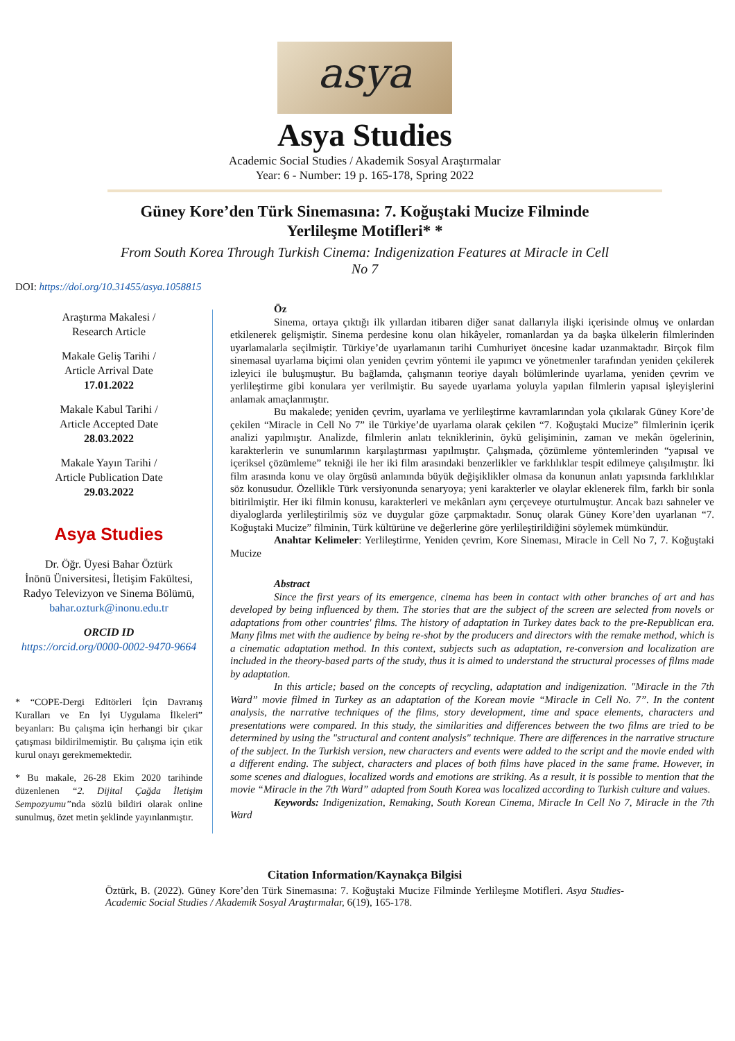asya
Asya Studies
Academic Social Studies / Akademik Sosyal Araştırmalar
Year: 6 - Number: 19 p. 165-178, Spring 2022
Güney Kore’den Türk Sinemasına: 7. Koğuştaki Mucize Filminde Yerlileşme Motifleri* *
From South Korea Through Turkish Cinema: Indigenization Features at Miracle in Cell No 7
DOI: https://doi.org/10.31455/asya.1058815
Araştırma Makalesi /
Research Article
Makale Geliş Tarihi /
Article Arrival Date
17.01.2022
Makale Kabul Tarihi /
Article Accepted Date
28.03.2022
Makale Yayın Tarihi /
Article Publication Date
29.03.2022
Asya Studies
Dr. Öğr. Üyesi Bahar Öztürk
İnönü Üniversitesi, İletişim Fakültesi, Radyo Televizyon ve Sinema Bölümü,
bahar.ozturk@inonu.edu.tr
ORCID ID
https://orcid.org/0000-0002-9470-9664
* “COPE-Dergi Editörleri İçin Davranış Kuralları ve En İyi Uygulama İlkeleri” beyanları: Bu çalışma için herhangi bir çıkar çatışması bildirilmemiştir. Bu çalışma için etik kurul onayı gerekmemektedir.
* Bu makale, 26-28 Ekim 2020 tarihinde düzenlenen “2. Dijital Çağda İletişim Sempozyumu”nda sözlü bildiri olarak online sunulmuş, özet metin şeklinde yayınlanmıştır.
Öz
Sinema, ortaya çıktığı ilk yıllardan itibaren diğer sanat dallarıyla ilişki içerisinde olmuş ve onlardan etkilenerek gelişmiştir. Sinema perdesine konu olan hikâyeler, romanlardan ya da başka ülkelerin filmlerinden uyarlamalarla seçilmiştir. Türkiye’de uyarlamanın tarihi Cumhuriyet öncesine kadar uzanmaktadır. Birçok film sinemasal uyarlama biçimi olan yeniden çevrim yöntemi ile yapımcı ve yönetmenler tarafından yeniden çekilerek izleyici ile buluşmuştur. Bu bağlamda, çalışmanın teoriye dayalı bölümlerinde uyarlama, yeniden çevrim ve yerlileştirme gibi konulara yer verilmiştir. Bu sayede uyarlama yoluyla yapılan filmlerin yapısal işleyişlerini anlamak amaçlanmıştır.
Bu makalede; yeniden çevrim, uyarlama ve yerlileştirme kavramlarından yola çıkılarak Güney Kore’de çekilen “Miracle in Cell No 7” ile Türkiye’de uyarlama olarak çekilen “7. Koğuştaki Mucize” filmlerinin içerik analizi yapılmıştır. Analizde, filmlerin anlatı tekniklerinin, öykü gelişiminin, zaman ve mekân ögelerinin, karakterlerin ve sunumlarının karşılaştırması yapılmıştır. Çalışmada, çözümleme yöntemlerinden “yapısal ve içeriksel çözümleme” tekniği ile her iki film arasındaki benzerlikler ve farklılıklar tespit edilmeye çalışılmıştır. İki film arasında konu ve olay örgüsü anlamında büyük değişiklikler olmasa da konunun anlatı yapısında farklılıklar söz konusudur. Özellikle Türk versiyonunda senaryoya; yeni karakterler ve olaylar eklenerek film, farklı bir sonla bitirilmiştir. Her iki filmin konusu, karakterleri ve mekânları aynı çerçeveye oturtulmuştur. Ancak bazı sahneler ve diyaloglarda yerlileştirilmiş söz ve duygular göze çarpmaktadır. Sonuç olarak Güney Kore’den uyarlanan “7. Koğuştaki Mucize” filminin, Türk kültürüne ve değerlerine göre yerlileştirildiğini söylemek mümkündür.
Anahtar Kelimeler: Yerlileştirme, Yeniden çevrim, Kore Sineması, Miracle in Cell No 7, 7. Koğuştaki Mucize
Abstract
Since the first years of its emergence, cinema has been in contact with other branches of art and has developed by being influenced by them. The stories that are the subject of the screen are selected from novels or adaptations from other countries' films. The history of adaptation in Turkey dates back to the pre-Republican era. Many films met with the audience by being re-shot by the producers and directors with the remake method, which is a cinematic adaptation method. In this context, subjects such as adaptation, re-conversion and localization are included in the theory-based parts of the study, thus it is aimed to understand the structural processes of films made by adaptation.
In this article; based on the concepts of recycling, adaptation and indigenization. "Miracle in the 7th Ward” movie filmed in Turkey as an adaptation of the Korean movie “Miracle in Cell No. 7”. In the content analysis, the narrative techniques of the films, story development, time and space elements, characters and presentations were compared. In this study, the similarities and differences between the two films are tried to be determined by using the "structural and content analysis" technique. There are differences in the narrative structure of the subject. In the Turkish version, new characters and events were added to the script and the movie ended with a different ending. The subject, characters and places of both films have placed in the same frame. However, in some scenes and dialogues, localized words and emotions are striking. As a result, it is possible to mention that the movie “Miracle in the 7th Ward” adapted from South Korea was localized according to Turkish culture and values.
Keywords: Indigenization, Remaking, South Korean Cinema, Miracle In Cell No 7, Miracle in the 7th Ward
Citation Information/Kaynakça Bilgisi
Öztürk, B. (2022). Güney Kore’den Türk Sinemasına: 7. Koğuştaki Mucize Filminde Yerlileşme Motifleri. Asya Studies-Academic Social Studies / Akademik Sosyal Araştırmalar, 6(19), 165-178.